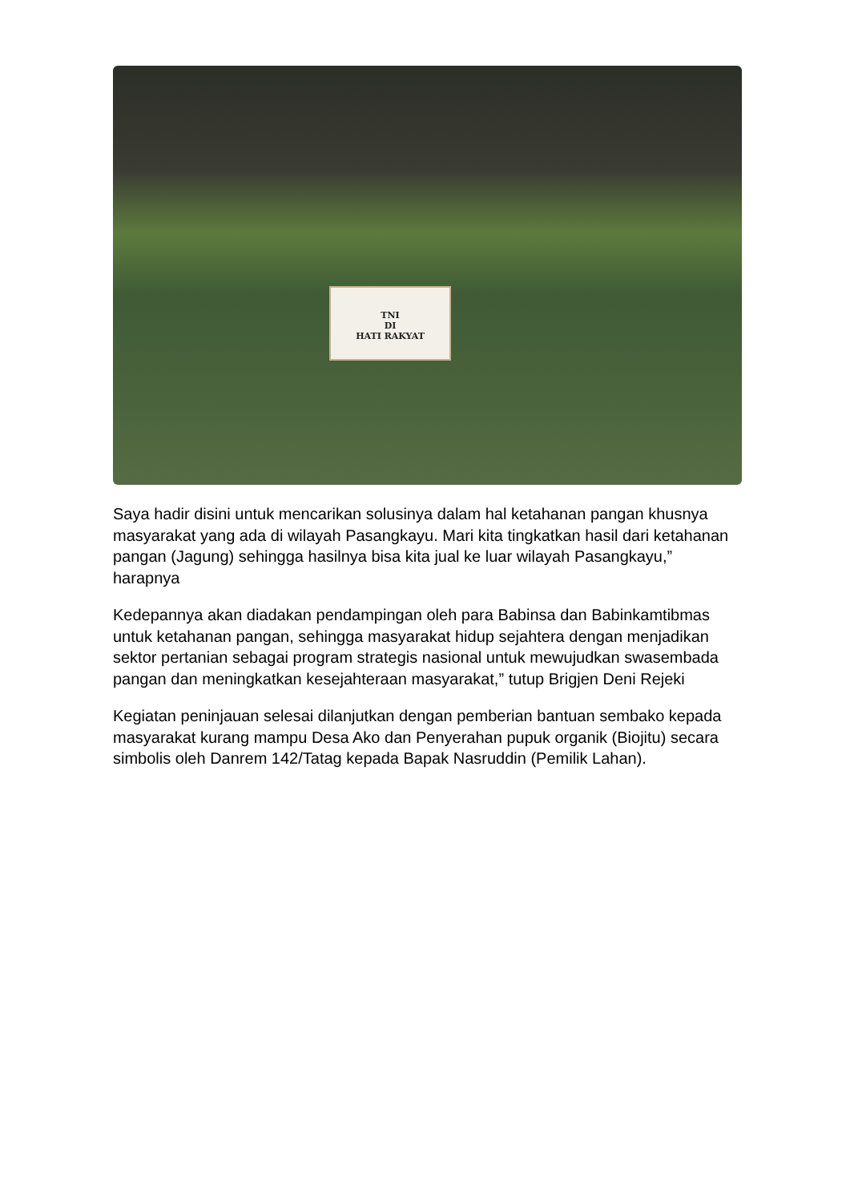TNI
DI
HATI RAKYAT
Saya hadir disini untuk mencarikan solusinya dalam hal ketahanan pangan khusnya masyarakat yang ada di wilayah Pasangkayu. Mari kita tingkatkan hasil dari ketahanan pangan (Jagung) sehingga hasilnya bisa kita jual ke luar wilayah Pasangkayu,” harapnya
Kedepannya akan diadakan pendampingan oleh para Babinsa dan Babinkamtibmas untuk ketahanan pangan, sehingga masyarakat hidup sejahtera dengan menjadikan sektor pertanian sebagai program strategis nasional untuk mewujudkan swasembada pangan dan meningkatkan kesejahteraan masyarakat,” tutup Brigjen Deni Rejeki
Kegiatan peninjauan selesai dilanjutkan dengan pemberian bantuan sembako kepada masyarakat kurang mampu Desa Ako dan Penyerahan pupuk organik (Biojitu) secara simbolis oleh Danrem 142/Tatag kepada Bapak Nasruddin (Pemilik Lahan).